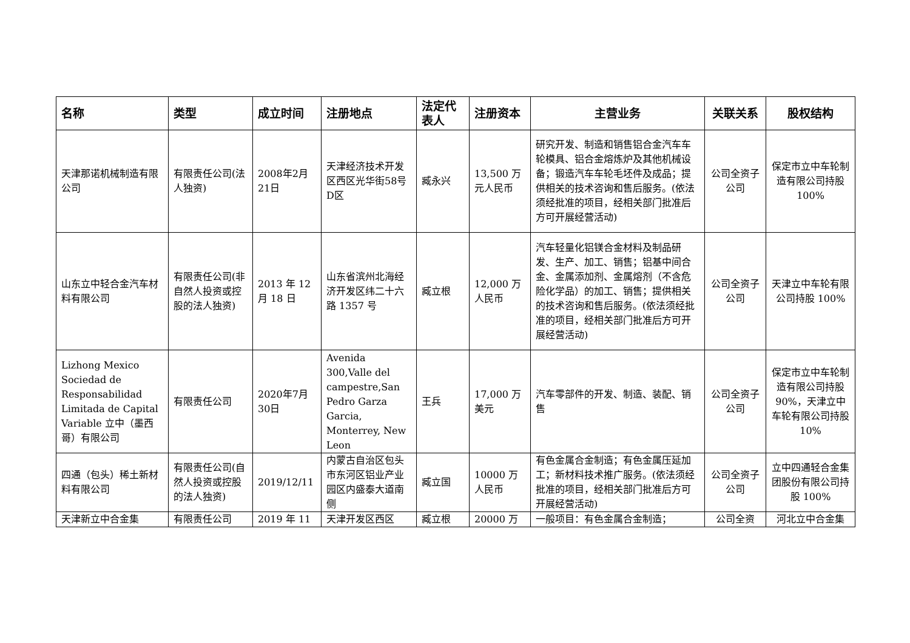| 名称 | 类型 | 成立时间 | 注册地点 | 法定代表人 | 注册资本 | 主营业务 | 关联关系 | 股权结构 |
| --- | --- | --- | --- | --- | --- | --- | --- | --- |
| 天津那诺机械制造有限公司 | 有限责任公司(法人独资) | 2008年2月21日 | 天津经济技术开发区西区光华街58号D区 | 臧永兴 | 13,500 万元人民币 | 研究开发、制造和销售铝合金汽车车轮模具、铝合金熔炼炉及其他机械设备；锻造汽车车轮毛坯件及成品；提供相关的技术咨询和售后服务。(依法须经批准的项目，经相关部门批准后方可开展经营活动) | 公司全资子公司 | 保定市立中车轮制造有限公司持股 100% |
| 山东立中轻合金汽车材料有限公司 | 有限责任公司(非自然人投资或控股的法人独资) | 2013 年 12 月 18 日 | 山东省滨州北海经济开发区纬二十六路 1357 号 | 臧立根 | 12,000 万人民币 | 汽车轻量化铝镁合金材料及制品研发、生产、加工、销售；铝基中间合金、金属添加剂、金属熔剂（不含危险化学品）的加工、销售；提供相关的技术咨询和售后服务。(依法须经批准的项目，经相关部门批准后方可开展经营活动) | 公司全资子公司 | 天津立中车轮有限公司持股 100% |
| Lizhong Mexico Sociedad de Responsabilidad Limitada de Capital Variable 立中（墨西哥）有限公司 | 有限责任公司 | 2020年7月30日 | Avenida 300,Valle del campestre,San Pedro Garza Garcia, Monterrey, New Leon | 王兵 | 17,000 万美元 | 汽车零部件的开发、制造、装配、销售 | 公司全资子公司 | 保定市立中车轮制造有限公司持股 90%，天津立中车轮有限公司持股 10% |
| 四通（包头）稀土新材料有限公司 | 有限责任公司(自然人投资或控股的法人独资) | 2019/12/11 | 内蒙古自治区包头市东河区铝业产业园区内盛泰大道南侧 | 臧立国 | 10000 万人民币 | 有色金属合金制造；有色金属压延加工；新材料技术推广服务。(依法须经批准的项目，经相关部门批准后方可开展经营活动) | 公司全资子公司 | 立中四通轻合金集团股份有限公司持股 100% |
| 天津新立中合金集 | 有限责任公司 | 2019 年 11 | 天津开发区西区 | 臧立根 | 20000 万 | 一般项目：有色金属合金制造； | 公司全资 | 河北立中合金集 |